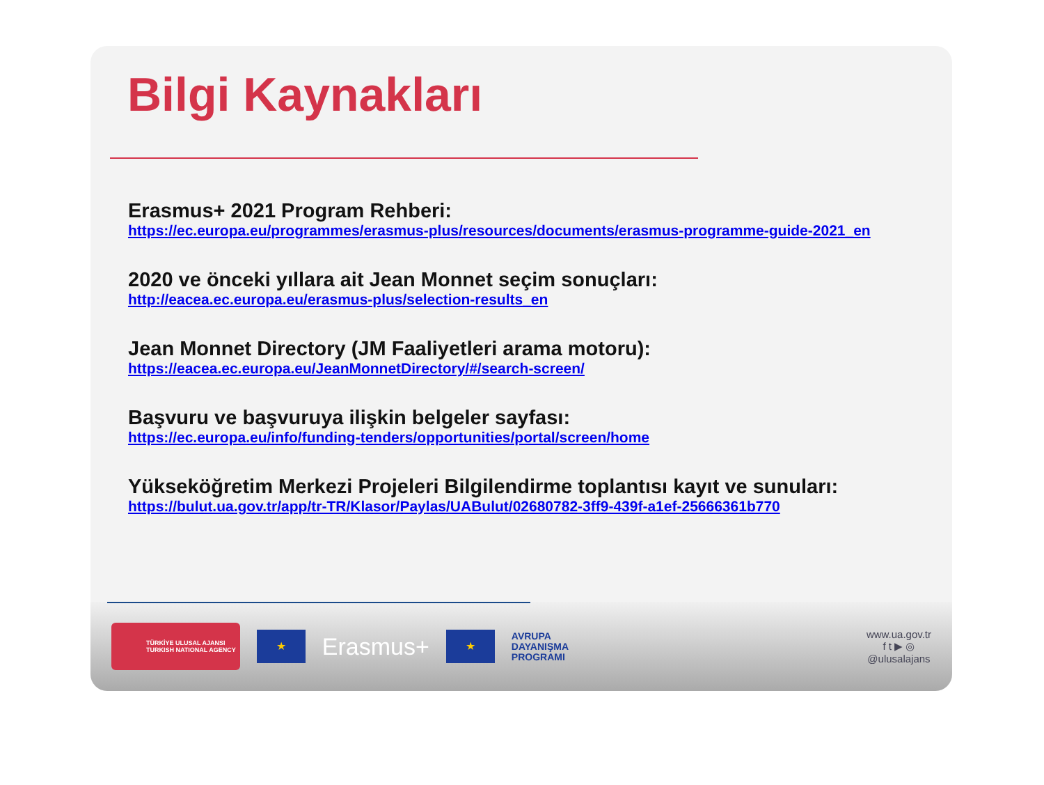Bilgi Kaynakları
Erasmus+ 2021 Program Rehberi:
https://ec.europa.eu/programmes/erasmus-plus/resources/documents/erasmus-programme-guide-2021_en
2020 ve önceki yıllara ait Jean Monnet seçim sonuçları:
http://eacea.ec.europa.eu/erasmus-plus/selection-results_en
Jean Monnet Directory (JM Faaliyetleri arama motoru):
https://eacea.ec.europa.eu/JeanMonnetDirectory/#/search-screen/
Başvuru ve başvuruya ilişkin belgeler sayfası:
https://ec.europa.eu/info/funding-tenders/opportunities/portal/screen/home
Yükseköğretim Merkezi Projeleri Bilgilendirme toplantısı kayıt ve sunuları:
https://bulut.ua.gov.tr/app/tr-TR/Klasor/Paylas/UABulut/02680782-3ff9-439f-a1ef-25666361b770
TÜRKİYE ULUSAL AJANSI
TURKISH NATIONAL AGENCY
★
Erasmus+
★
AVRUPA
DAYANIŞMA
PROGRAMI
www.ua.gov.tr
f t ▶ ◎
@ulusalajans